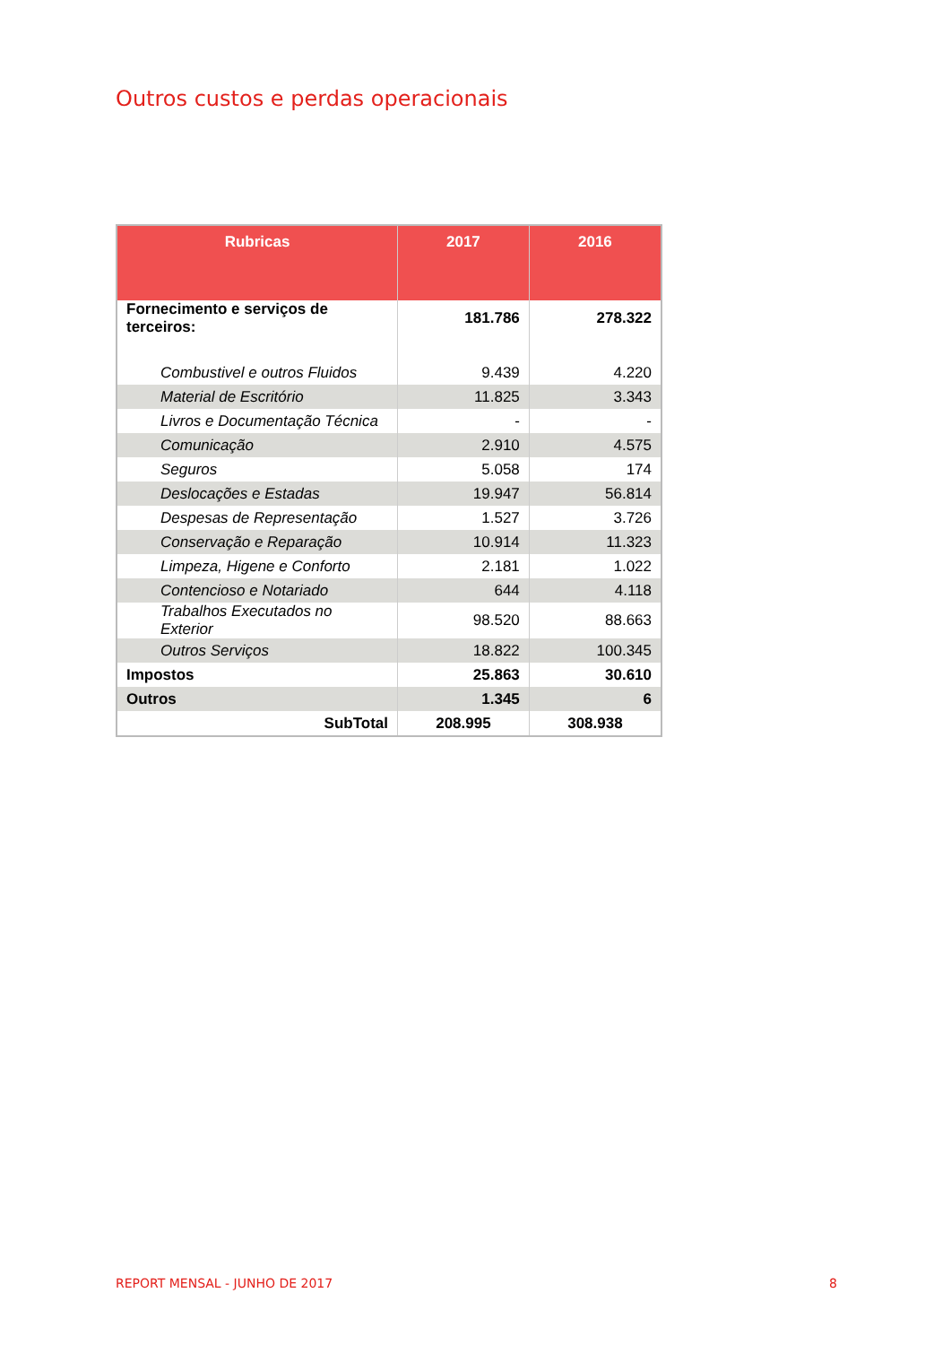Outros custos e perdas operacionais
| Rubricas | 2017 | 2016 |
| --- | --- | --- |
| Fornecimento e serviços de terceiros: | 181.786 | 278.322 |
| Combustivel e outros Fluidos | 9.439 | 4.220 |
| Material de Escritório | 11.825 | 3.343 |
| Livros e Documentação Técnica | - | - |
| Comunicação | 2.910 | 4.575 |
| Seguros | 5.058 | 174 |
| Deslocações e Estadas | 19.947 | 56.814 |
| Despesas de Representação | 1.527 | 3.726 |
| Conservação e Reparação | 10.914 | 11.323 |
| Limpeza, Higene e Conforto | 2.181 | 1.022 |
| Contencioso e Notariado | 644 | 4.118 |
| Trabalhos Executados no Exterior | 98.520 | 88.663 |
| Outros Serviços | 18.822 | 100.345 |
| Impostos | 25.863 | 30.610 |
| Outros | 1.345 | 6 |
| SubTotal | 208.995 | 308.938 |
REPORT MENSAL - JUNHO DE 2017 8